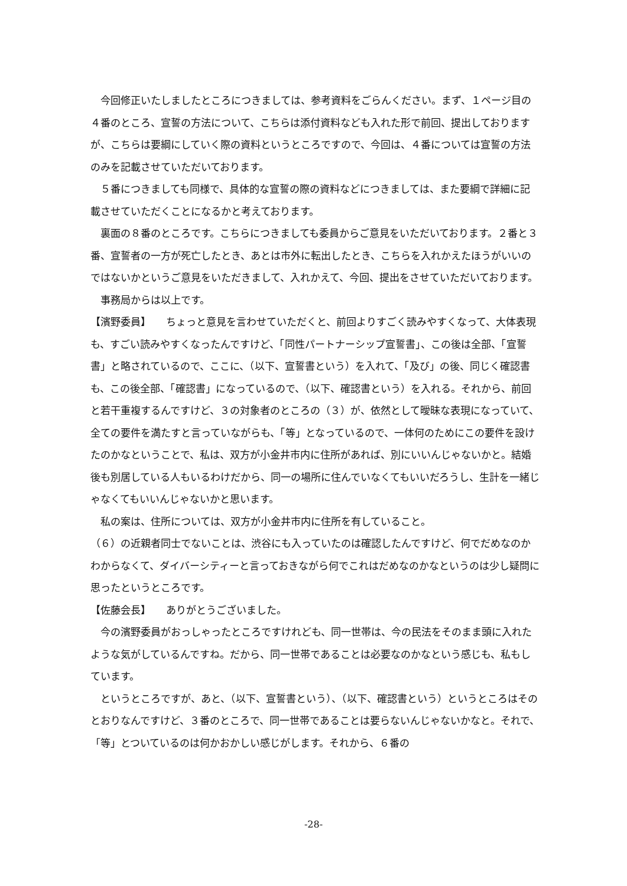今回修正いたしましたところにつきましては、参考資料をごらんください。まず、１ページ目の４番のところ、宣誓の方法について、こちらは添付資料なども入れた形で前回、提出しておりますが、こちらは要綱にしていく際の資料というところですので、今回は、４番については宣誓の方法のみを記載させていただいております。
　５番につきましても同様で、具体的な宣誓の際の資料などにつきましては、また要綱で詳細に記載させていただくことになるかと考えております。
　裏面の８番のところです。こちらにつきましても委員からご意見をいただいております。２番と３番、宣誓者の一方が死亡したとき、あとは市外に転出したとき、こちらを入れかえたほうがいいのではないかというご意見をいただきまして、入れかえて、今回、提出をさせていただいております。
　事務局からは以上です。
【濱野委員】　　ちょっと意見を言わせていただくと、前回よりすごく読みやすくなって、大体表現も、すごい読みやすくなったんですけど、「同性パートナーシップ宣誓書」、この後は全部、「宣誓書」と略されているので、ここに、（以下、宣誓書という）を入れて、「及び」の後、同じく確認書も、この後全部、「確認書」になっているので、（以下、確認書という）を入れる。それから、前回と若干重複するんですけど、３の対象者のところの（３）が、依然として曖昧な表現になっていて、全ての要件を満たすと言っていながらも、「等」となっているので、一体何のためにこの要件を設けたのかなということで、私は、双方が小金井市内に住所があれば、別にいいんじゃないかと。結婚後も別居している人もいるわけだから、同一の場所に住んでいなくてもいいだろうし、生計を一緒じゃなくてもいいんじゃないかと思います。
　私の案は、住所については、双方が小金井市内に住所を有していること。
（６）の近親者同士でないことは、渋谷にも入っていたのは確認したんですけど、何でだめなのかわからなくて、ダイバーシティーと言っておきながら何でこれはだめなのかなというのは少し疑問に思ったというところです。
【佐藤会長】　　ありがとうございました。
　今の濱野委員がおっしゃったところですけれども、同一世帯は、今の民法をそのまま頭に入れたような気がしているんですね。だから、同一世帯であることは必要なのかなという感じも、私もしています。
　というところですが、あと、（以下、宣誓書という）、（以下、確認書という）というところはそのとおりなんですけど、３番のところで、同一世帯であることは要らないんじゃないかなと。それで、「等」とついているのは何かおかしい感じがします。それから、６番の
-28-